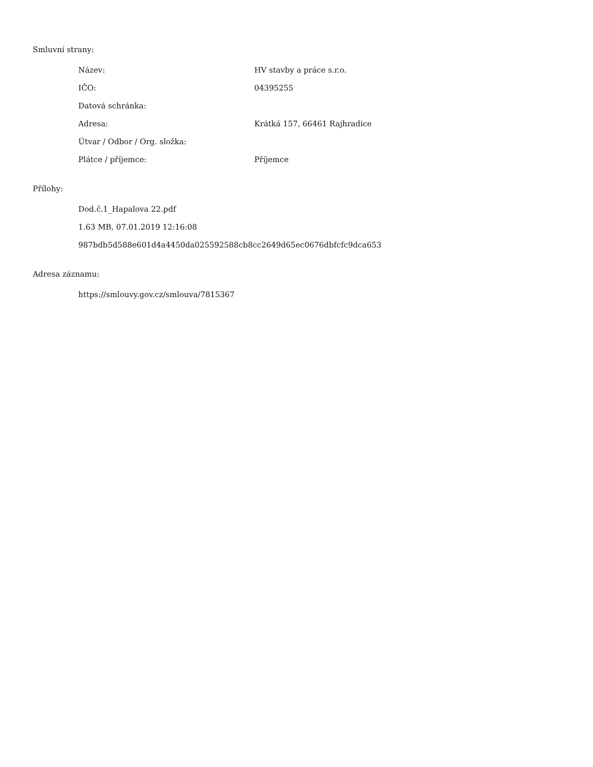Smluvní strany:
| Název: | HV stavby a práce s.r.o. |
| IČO: | 04395255 |
| Datová schránka: | |
| Adresa: | Krátká 157, 66461 Rajhradice |
| Útvar / Odbor / Org. složka: | |
| Plátce / příjemce: | Příjemce |
Přílohy:
Dod.č.1_Hapalova 22.pdf
1.63 MB, 07.01.2019 12:16:08
987bdb5d588e601d4a4450da025592588cb8cc2649d65ec0676dbfcfc9dca653
Adresa záznamu:
https://smlouvy.gov.cz/smlouva/7815367